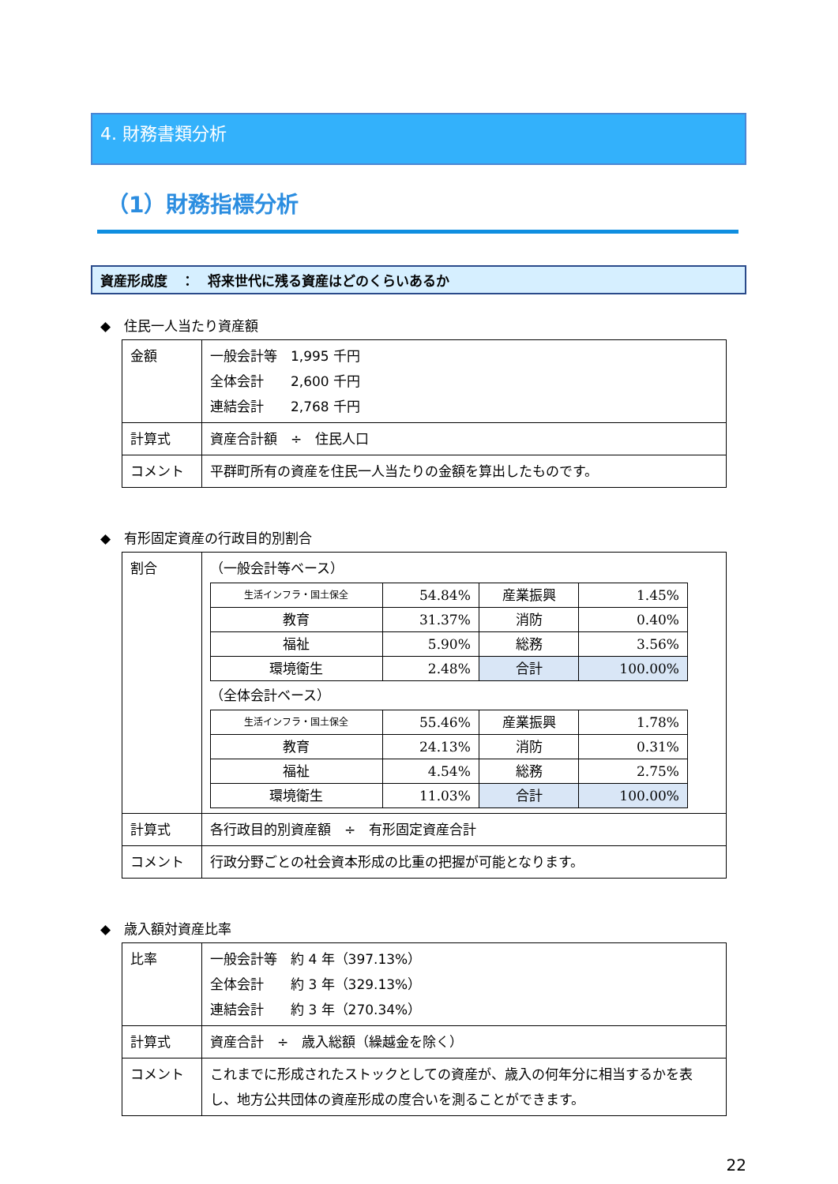4. 財務書類分析
（1）財務指標分析
資産形成度　：　将来世代に残る資産はどのくらいあるか
◆　住民一人当たり資産額
| 金額 | 一般会計等 1,995 千円 全体会計 2,600 千円 連結会計 2,768 千円 |
| 計算式 | 資産合計額 ÷ 住民人口 |
| コメント | 平群町所有の資産を住民一人当たりの金額を算出したものです。 |
◆　有形固定資産の行政目的別割合
| 割合 | （一般会計等ベース） / 生活インフラ・国土保全 / 54.84% / 産業振興 / 1.45% / / 教育 / 31.37% / 消防 / 0.40% / / 福祉 / 5.90% / 総務 / 3.56% / / 環境衛生 / 2.48% / 合計 / 100.00% / （全体会計ベース） / 生活インフラ・国土保全 / 55.46% / 産業振興 / 1.78% / / 教育 / 24.13% / 消防 / 0.31% / / 福祉 / 4.54% / 総務 / 2.75% / / 環境衛生 / 11.03% / 合計 / 100.00% / |
| 計算式 | 各行政目的別資産額 ÷ 有形固定資産合計 |
| コメント | 行政分野ごとの社会資本形成の比重の把握が可能となります。 |
◆　歳入額対資産比率
| 比率 | 一般会計等 約 4 年（397.13%） 全体会計 約 3 年（329.13%） 連結会計 約 3 年（270.34%） |
| 計算式 | 資産合計 ÷ 歳入総額（繰越金を除く） |
| コメント | これまでに形成されたストックとしての資産が、歳入の何年分に相当するかを表し、地方公共団体の資産形成の度合いを測ることができます。 |
22